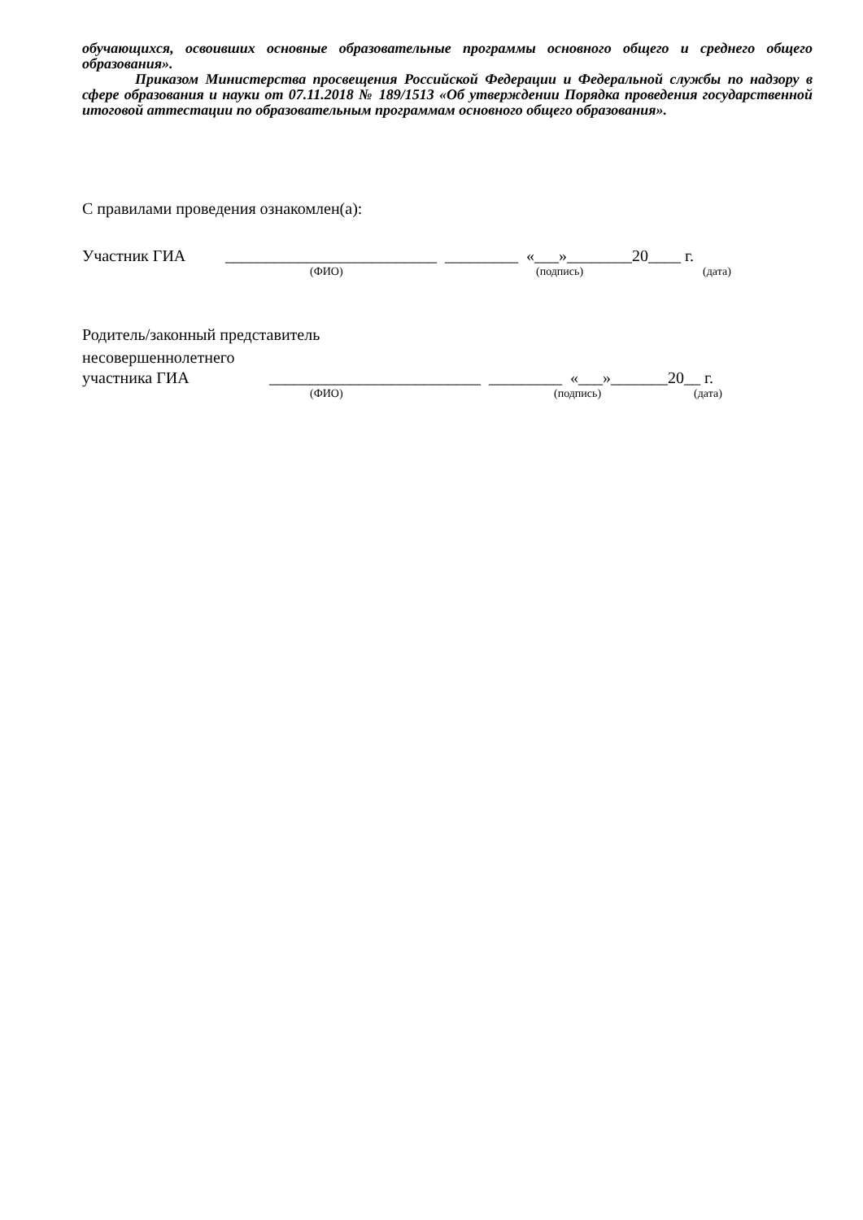обучающихся, освоивших основные образовательные программы основного общего и среднего общего образования».
Приказом Министерства просвещения Российской Федерации и Федеральной службы по надзору в сфере образования и науки от 07.11.2018 № 189/1513 «Об утверждении Порядка проведения государственной итоговой аттестации по образовательным программам основного общего образования».
С правилами проведения ознакомлен(а):
Участник ГИА __________________________ _________ «___»________20____ г.
(ФИО) (подпись) (дата)
Родитель/законный представитель
несовершеннолетнего
участника ГИА __________________________ _________ «___»_______20__ г.
(ФИО) (подпись) (дата)